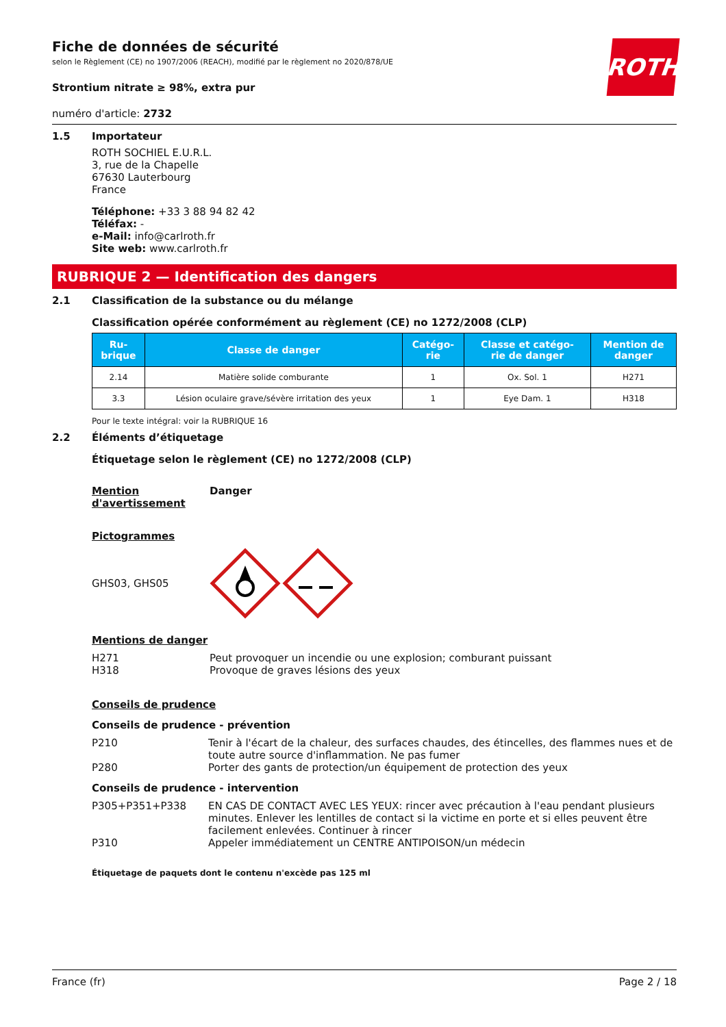Fiche de données de sécurité
selon le Règlement (CE) no 1907/2006 (REACH), modifié par le règlement no 2020/878/UE
Strontium nitrate ≥ 98%, extra pur
ROTH
numéro d'article: 2732
1.5 Importateur
ROTH SOCHIEL E.U.R.L.
3, rue de la Chapelle
67630 Lauterbourg
France
Téléphone: +33 3 88 94 82 42
Téléfax: -
e-Mail: info@carlroth.fr
Site web: www.carlroth.fr
RUBRIQUE 2 — Identification des dangers
2.1 Classification de la substance ou du mélange
Classification opérée conformément au règlement (CE) no 1272/2008 (CLP)
| Ru- brique | Classe de danger | Catégo- rie | Classe et catégo- rie de danger | Mention de danger |
| --- | --- | --- | --- | --- |
| 2.14 | Matière solide comburante | 1 | Ox. Sol. 1 | H271 |
| 3.3 | Lésion oculaire grave/sévère irritation des yeux | 1 | Eye Dam. 1 | H318 |
Pour le texte intégral: voir la RUBRIQUE 16
2.2 Éléments d’étiquetage
Étiquetage selon le règlement (CE) no 1272/2008 (CLP)
Mention d'avertissement
Danger
Pictogrammes
GHS03, GHS05
Mentions de danger
H271
Peut provoquer un incendie ou une explosion; comburant puissant
H318
Provoque de graves lésions des yeux
Conseils de prudence
Conseils de prudence - prévention
P210 Tenir à l'écart de la chaleur, des surfaces chaudes, des étincelles, des flammes nues et de toute autre source d'inflammation. Ne pas fumer
P280 Porter des gants de protection/un équipement de protection des yeux
Conseils de prudence - intervention
P305+P351+P338 EN CAS DE CONTACT AVEC LES YEUX: rincer avec précaution à l'eau pendant plusieurs minutes. Enlever les lentilles de contact si la victime en porte et si elles peuvent être facilement enlevées. Continuer à rincer
P310 Appeler immédiatement un CENTRE ANTIPOISON/un médecin
Étiquetage de paquets dont le contenu n'excède pas 125 ml
France (fr) Page 2 / 18